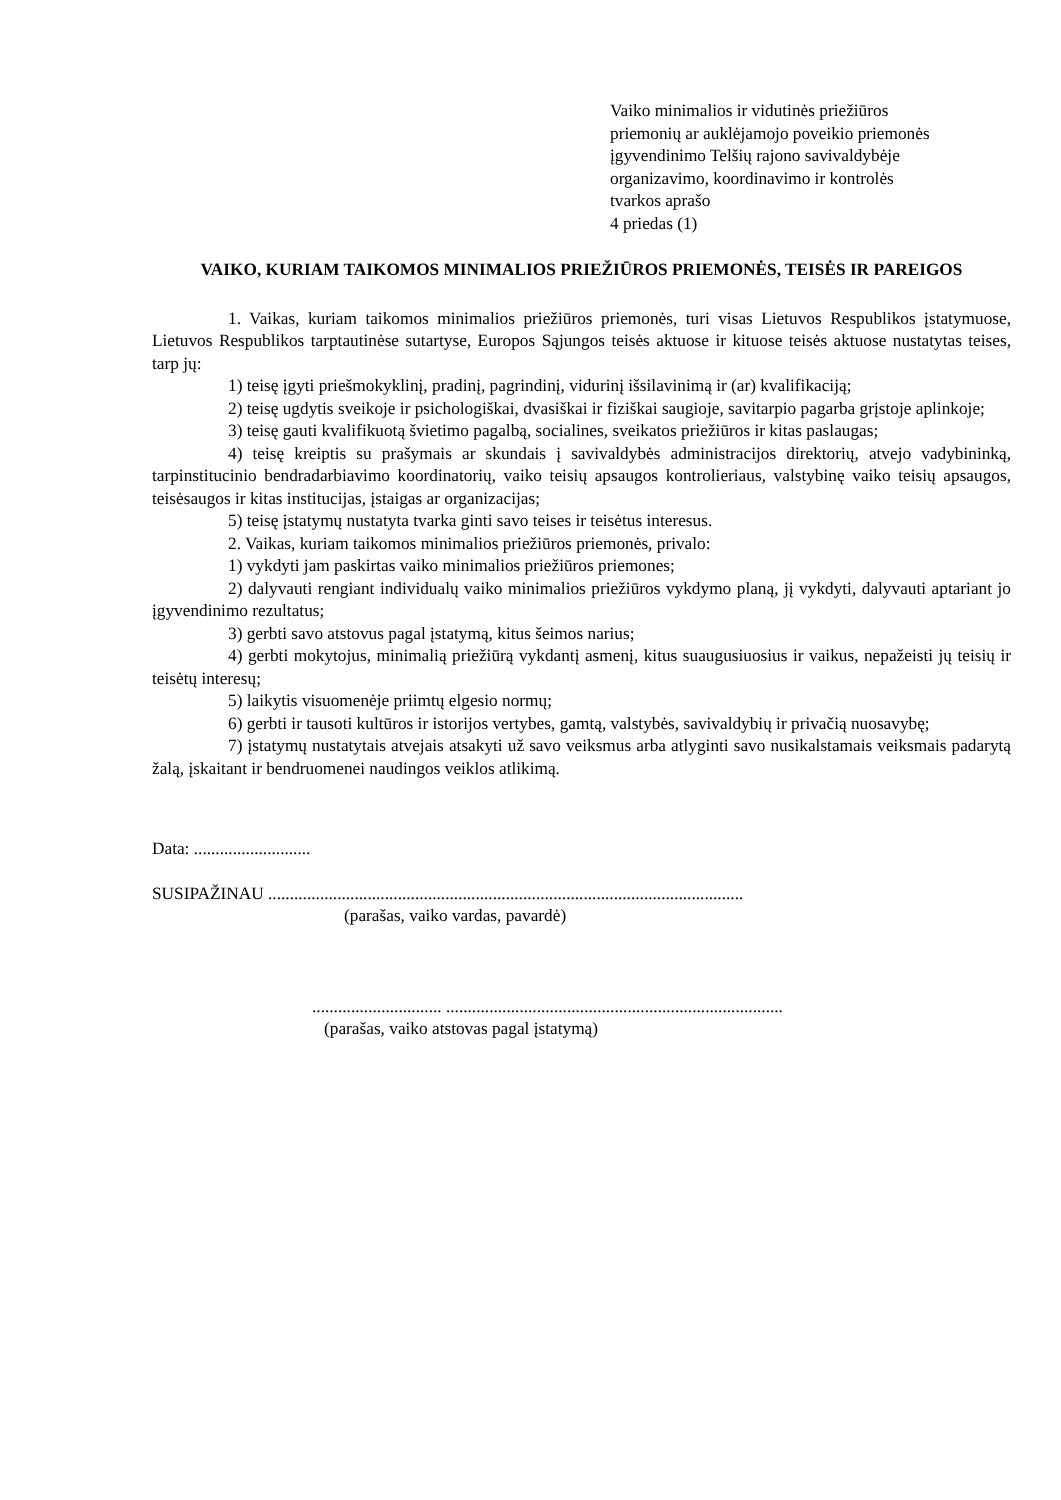Vaiko minimalios ir vidutinės priežiūros
priemonių ar auklėjamojo poveikio priemonės
įgyvendinimo Telšių rajono savivaldybėje
organizavimo, koordinavimo ir kontrolės
tvarkos aprašo
4 priedas (1)
VAIKO, KURIAM TAIKOMOS MINIMALIOS PRIEŽIŪROS PRIEMONĖS, TEISĖS IR PAREIGOS
1. Vaikas, kuriam taikomos minimalios priežiūros priemonės, turi visas Lietuvos Respublikos įstatymuose, Lietuvos Respublikos tarptautinėse sutartyse, Europos Sąjungos teisės aktuose ir kituose teisės aktuose nustatytas teises, tarp jų:
1) teisę įgyti priešmokyklinį, pradinį, pagrindinį, vidurinį išsilavinimą ir (ar) kvalifikaciją;
2) teisę ugdytis sveikoje ir psichologiškai, dvasiškai ir fiziškai saugioje, savitarpio pagarba grįstoje aplinkoje;
3) teisę gauti kvalifikuotą švietimo pagalbą, socialines, sveikatos priežiūros ir kitas paslaugas;
4) teisę kreiptis su prašymais ar skundais į savivaldybės administracijos direktorių, atvejo vadybininką, tarpinstitucinio bendradarbiavimo koordinatorių, vaiko teisių apsaugos kontrolieriaus, valstybinę vaiko teisių apsaugos, teisėsaugos ir kitas institucijas, įstaigas ar organizacijas;
5) teisę įstatymų nustatyta tvarka ginti savo teises ir teisėtus interesus.
2. Vaikas, kuriam taikomos minimalios priežiūros priemonės, privalo:
1) vykdyti jam paskirtas vaiko minimalios priežiūros priemones;
2) dalyvauti rengiant individualų vaiko minimalios priežiūros vykdymo planą, jį vykdyti, dalyvauti aptariant jo įgyvendinimo rezultatus;
3) gerbti savo atstovus pagal įstatymą, kitus šeimos narius;
4) gerbti mokytojus, minimalią priežiūrą vykdantį asmenį, kitus suaugusiuosius ir vaikus, nepažeisti jų teisių ir teisėtų interesų;
5) laikytis visuomenėje priimtų elgesio normų;
6) gerbti ir tausoti kultūros ir istorijos vertybes, gamtą, valstybės, savivaldybių ir privačią nuosavybę;
7) įstatymų nustatytais atvejais atsakyti už savo veiksmus arba atlyginti savo nusikalstamais veiksmais padarytą žalą, įskaitant ir bendruomenei naudingos veiklos atlikimą.
Data: ...........................
SUSIPAŽINAU ..............................................................................................................
(parašas, vaiko vardas, pavardė)
.............................. ..............................................................................
(parašas, vaiko atstovas pagal įstatymą)